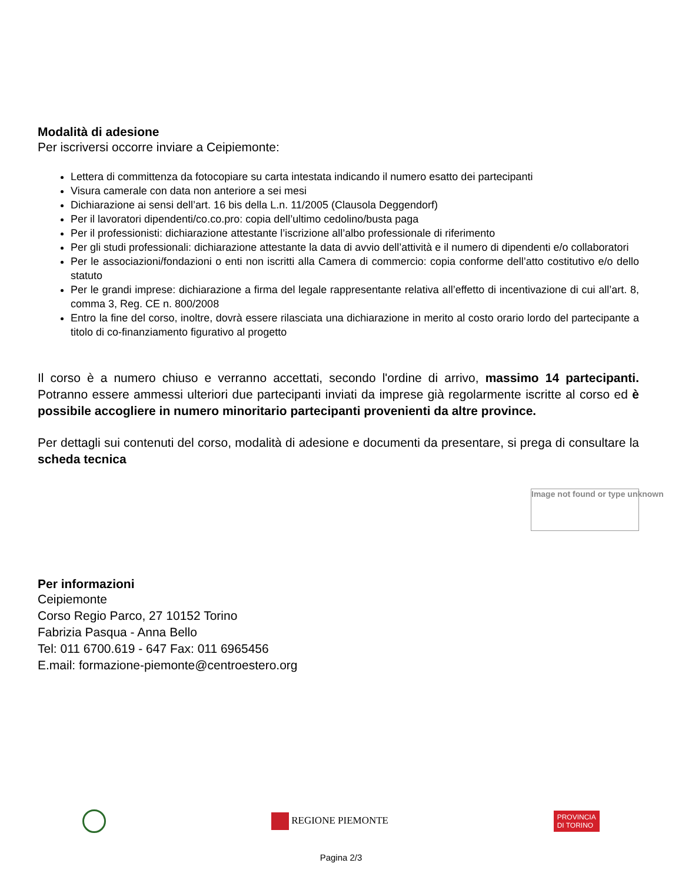Modalità di adesione
Per iscriversi occorre inviare a Ceipiemonte:
Lettera di committenza da fotocopiare su carta intestata indicando il numero esatto dei partecipanti
Visura camerale con data non anteriore a sei mesi
Dichiarazione ai sensi dell’art. 16 bis della L.n. 11/2005 (Clausola Deggendorf)
Per il lavoratori dipendenti/co.co.pro: copia dell’ultimo cedolino/busta paga
Per il professionisti: dichiarazione attestante l’iscrizione all’albo professionale di riferimento
Per gli studi professionali: dichiarazione attestante la data di avvio dell’attività e il numero di dipendenti e/o collaboratori
Per le associazioni/fondazioni o enti non iscritti alla Camera di commercio: copia conforme dell’atto costitutivo e/o dello statuto
Per le grandi imprese: dichiarazione a firma del legale rappresentante relativa all’effetto di incentivazione di cui all’art. 8, comma 3, Reg. CE n. 800/2008
Entro la fine del corso, inoltre, dovrà essere rilasciata una dichiarazione in merito al costo orario lordo del partecipante a titolo di co-finanziamento figurativo al progetto
Il corso è a numero chiuso e verranno accettati, secondo l'ordine di arrivo, massimo 14 partecipanti. Potranno essere ammessi ulteriori due partecipanti inviati da imprese già regolarmente iscritte al corso ed è possibile accogliere in numero minoritario partecipanti provenienti da altre province.
Per dettagli sui contenuti del corso, modalità di adesione e documenti da presentare, si prega di consultare la scheda tecnica
Image not found or type unknown
Per informazioni
Ceipiemonte
Corso Regio Parco, 27 10152 Torino
Fabrizia Pasqua - Anna Bello
Tel: 011 6700.619 - 647 Fax: 011 6965456
E.mail: formazione-piemonte@centroestero.org
REGIONE PIEMONTE
PROVINCIA
DI TORINO
Pagina 2/3